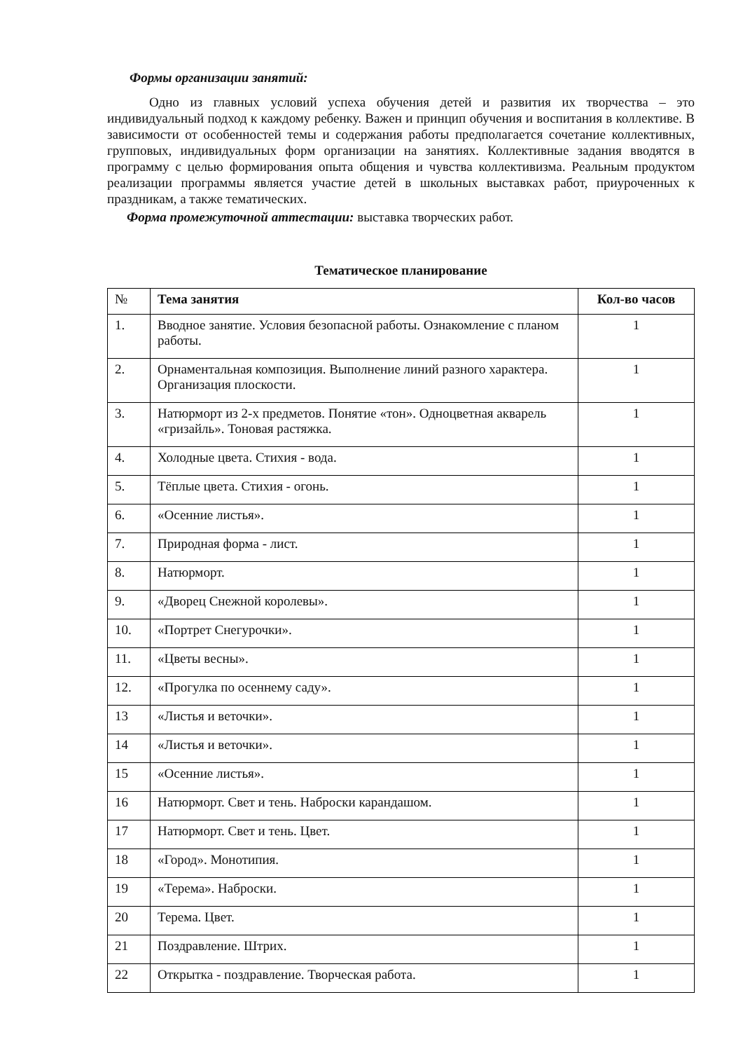Формы организации занятий:
Одно из главных условий успеха обучения детей и развития их творчества – это индивидуальный подход к каждому ребенку. Важен и принцип обучения и воспитания в коллективе. В зависимости от особенностей темы и содержания работы предполагается сочетание коллективных, групповых, индивидуальных форм организации на занятиях. Коллективные задания вводятся в программу с целью формирования опыта общения и чувства коллективизма. Реальным продуктом реализации программы является участие детей в школьных выставках работ, приуроченных к праздникам, а также тематических.
Форма промежуточной аттестации: выставка творческих работ.
Тематическое планирование
| № | Тема занятия | Кол-во часов |
| --- | --- | --- |
| 1. | Вводное занятие. Условия безопасной работы. Ознакомление с планом работы. | 1 |
| 2. | Орнаментальная композиция. Выполнение линий разного характера. Организация плоскости. | 1 |
| 3. | Натюрморт из 2-х предметов. Понятие «тон». Одноцветная акварель «гризайль». Тоновая растяжка. | 1 |
| 4. | Холодные цвета. Стихия - вода. | 1 |
| 5. | Тёплые цвета. Стихия - огонь. | 1 |
| 6. | «Осенние листья». | 1 |
| 7. | Природная форма - лист. | 1 |
| 8. | Натюрморт. | 1 |
| 9. | «Дворец Снежной королевы». | 1 |
| 10. | «Портрет Снегурочки». | 1 |
| 11. | «Цветы весны». | 1 |
| 12. | «Прогулка по осеннему саду». | 1 |
| 13 | «Листья и веточки». | 1 |
| 14 | «Листья и веточки». | 1 |
| 15 | «Осенние листья». | 1 |
| 16 | Натюрморт. Свет и тень. Наброски карандашом. | 1 |
| 17 | Натюрморт. Свет и тень. Цвет. | 1 |
| 18 | «Город». Монотипия. | 1 |
| 19 | «Терема». Наброски. | 1 |
| 20 | Терема. Цвет. | 1 |
| 21 | Поздравление. Штрих. | 1 |
| 22 | Открытка - поздравление. Творческая работа. | 1 |